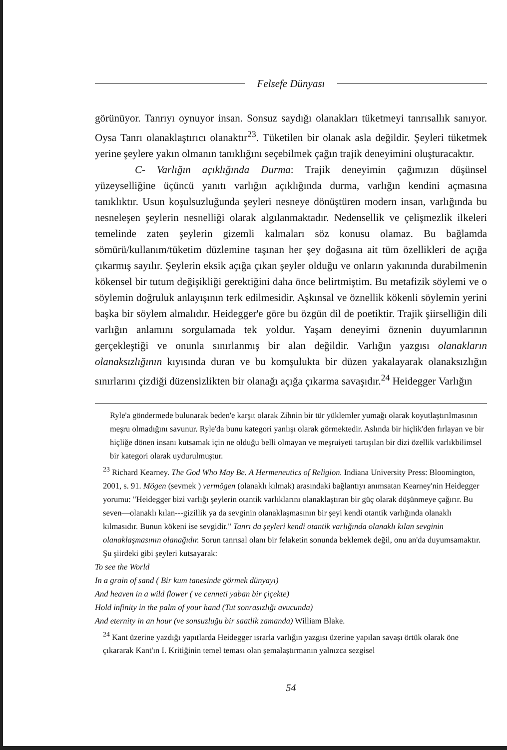Felsefe Dünyası
görünüyor. Tanrıyı oynuyor insan. Sonsuz saydığı olanakları tüketmeyi tanrısallık sanıyor. Oysa Tanrı olanaklaştırıcı olanaktır<sup>23</sup>. Tüketilen bir olanak asla değildir. Şeyleri tüketmek yerine şeylere yakın olmanın tanıklığını seçebilmek çağın trajik deneyimini oluşturacaktır.
C- Varlığın açıklığında Durma: Trajik deneyimin çağımızın düşünsel yüzeyselliğine üçüncü yanıtı varlığın açıklığında durma, varlığın kendini açmasına tanıklıktır. Usun koşulsuzluğunda şeyleri nesneye dönüştüren modern insan, varlığında bu nesneleşen şeylerin nesnelliği olarak algılanmaktadır. Nedensellik ve çelişmezlik ilkeleri temelinde zaten şeylerin gizemli kalmaları söz konusu olamaz. Bu bağlamda sömürü/kullanım/tüketim düzlemine taşınan her şey doğasına ait tüm özellikleri de açığa çıkarmış sayılır. Şeylerin eksik açığa çıkan şeyler olduğu ve onların yakınında durabilmenin kökensel bir tutum değişikliği gerektiğini daha önce belirtmiştim. Bu metafizik söylemi ve o söylemin doğruluk anlayışının terk edilmesidir. Aşkınsal ve öznellik kökenli söylemin yerini başka bir söylem almalıdır. Heidegger'e göre bu özgün dil de poetiktir. Trajik şiirselliğin dili varlığın anlamını sorgulamada tek yoldur. Yaşam deneyimi öznenin duyumlarının gerçekleştiği ve onunla sınırlanmış bir alan değildir. Varlığın yazgısı olanakların olanaksızlığının kıyısında duran ve bu komşulukta bir düzen yakalayarak olanaksızlığın sınırlarını çizdiği düzensizlikten bir olanağı açığa çıkarma savaşıdır.<sup>24</sup> Heidegger Varlığın
Ryle'a göndermede bulunarak beden'e karşıt olarak Zihnin bir tür yüklemler yumağı olarak koyutlaştırılmasının meşru olmadığını savunur. Ryle'da bunu kategori yanlışı olarak görmektedir. Aslında bir hiçlik'den fırlayan ve bir hiçliğe dönen insanı kutsamak için ne olduğu belli olmayan ve meşruiyeti tartışılan bir dizi özellik varlıkbilimsel bir kategori olarak uydurulmuştur.
<sup>23</sup> Richard Kearney. The God Who May Be. A Hermeneutics of Religion. Indiana University Press: Bloomington, 2001, s. 91. Mögen (sevmek ) vermögen (olanaklı kılmak) arasındaki bağlantıyı anımsatan Kearney'nin Heidegger yorumu: "Heidegger bizi varlığı şeylerin otantik varlıklarını olanaklaştıran bir güç olarak düşünmeye çağırır. Bu seven—olanaklı kılan---gizillik ya da sevginin olanaklaşmasının bir şeyi kendi otantik varlığında olanaklı kılmasıdır. Bunun kökeni ise sevgidir." Tanrı da şeyleri kendi otantik varlığında olanaklı kılan sevginin olanaklaşmasının olanağıdır. Sorun tanrısal olanı bir felaketin sonunda beklemek değil, onu an'da duyumsamaktır. Şu şiirdeki gibi şeyleri kutsayarak:
To see the World
In a grain of sand ( Bir kum tanesinde görmek dünyayı)
And heaven in a wild flower ( ve cenneti yaban bir çiçekte)
Hold infinity in the palm of your hand (Tut sonrasızlığı avucunda)
And eternity in an hour (ve sonsuzluğu bir saatlik zamanda) William Blake.
<sup>24</sup> Kant üzerine yazdığı yapıtlarda Heidegger ısrarla varlığın yazgısı üzerine yapılan savaşı örtük olarak öne çıkararak Kant'ın I. Kritiğinin temel teması olan şemalaştırmanın yalnızca sezgisel
54